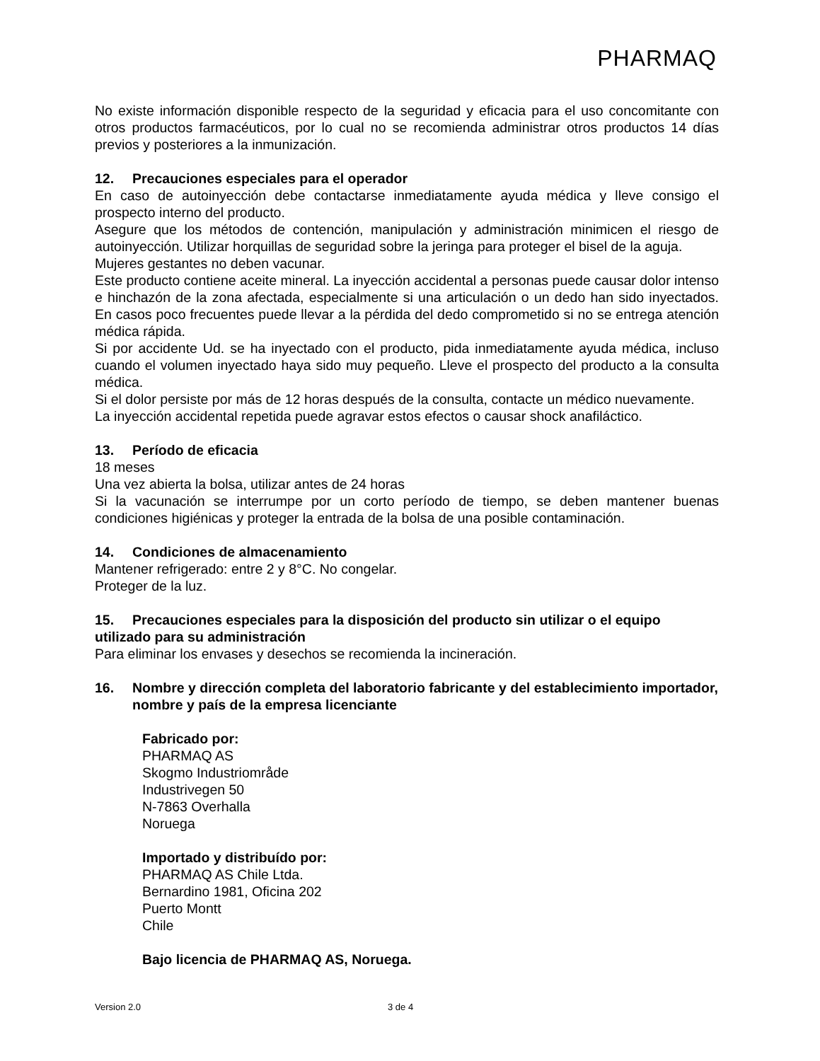PHARMAQ
No existe información disponible respecto de la seguridad y eficacia para el uso concomitante con otros productos farmacéuticos, por lo cual no se recomienda administrar otros productos 14 días previos y posteriores a la inmunización.
12. Precauciones especiales para el operador
En caso de autoinyección debe contactarse inmediatamente ayuda médica y lleve consigo el prospecto interno del producto.
Asegure que los métodos de contención, manipulación y administración minimicen el riesgo de autoinyección. Utilizar horquillas de seguridad sobre la jeringa para proteger el bisel de la aguja.
Mujeres gestantes no deben vacunar.
Este producto contiene aceite mineral. La inyección accidental a personas puede causar dolor intenso e hinchazón de la zona afectada, especialmente si una articulación o un dedo han sido inyectados. En casos poco frecuentes puede llevar a la pérdida del dedo comprometido si no se entrega atención médica rápida.
Si por accidente Ud. se ha inyectado con el producto, pida inmediatamente ayuda médica, incluso cuando el volumen inyectado haya sido muy pequeño. Lleve el prospecto del producto a la consulta médica.
Si el dolor persiste por más de 12 horas después de la consulta, contacte un médico nuevamente.
La inyección accidental repetida puede agravar estos efectos o causar shock anafiláctico.
13. Período de eficacia
18 meses
Una vez abierta la bolsa, utilizar antes de 24 horas
Si la vacunación se interrumpe por un corto período de tiempo, se deben mantener buenas condiciones higiénicas y proteger la entrada de la bolsa de una posible contaminación.
14. Condiciones de almacenamiento
Mantener refrigerado: entre 2 y 8°C. No congelar.
Proteger de la luz.
15. Precauciones especiales para la disposición del producto sin utilizar o el equipo utilizado para su administración
Para eliminar los envases y desechos se recomienda la incineración.
16. Nombre y dirección completa del laboratorio fabricante y del establecimiento importador, nombre y país de la empresa licenciante
Fabricado por:
PHARMAQ AS
Skogmo Industriområde
Industrivegen 50
N-7863 Overhalla
Noruega
Importado y distribuído por:
PHARMAQ AS Chile Ltda.
Bernardino 1981, Oficina 202
Puerto Montt
Chile
Bajo licencia de PHARMAQ AS, Noruega.
Version 2.0 3 de 4